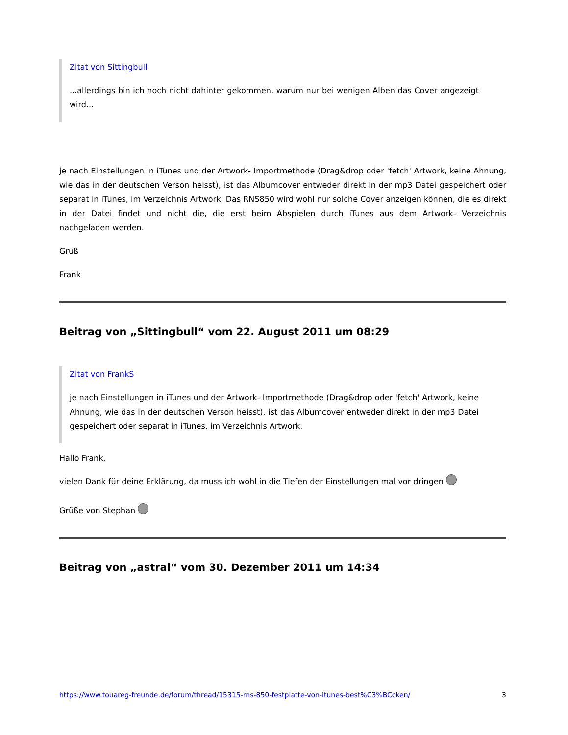Zitat von Sittingbull
...allerdings bin ich noch nicht dahinter gekommen, warum nur bei wenigen Alben das Cover angezeigt wird...
je nach Einstellungen in iTunes und der Artwork- Importmethode (Drag&drop oder 'fetch' Artwork, keine Ahnung, wie das in der deutschen Verson heisst), ist das Albumcover entweder direkt in der mp3 Datei gespeichert oder separat in iTunes, im Verzeichnis Artwork. Das RNS850 wird wohl nur solche Cover anzeigen können, die es direkt in der Datei findet und nicht die, die erst beim Abspielen durch iTunes aus dem Artwork- Verzeichnis nachgeladen werden.
Gruß
Frank
Beitrag von „Sittingbull“ vom 22. August 2011 um 08:29
Zitat von FrankS
je nach Einstellungen in iTunes und der Artwork- Importmethode (Drag&drop oder 'fetch' Artwork, keine Ahnung, wie das in der deutschen Verson heisst), ist das Albumcover entweder direkt in der mp3 Datei gespeichert oder separat in iTunes, im Verzeichnis Artwork.
Hallo Frank,
vielen Dank für deine Erklärung, da muss ich wohl in die Tiefen der Einstellungen mal vor dringen
Grüße von Stephan
Beitrag von „astral“ vom 30. Dezember 2011 um 14:34
https://www.touareg-freunde.de/forum/thread/15315-rns-850-festplatte-von-itunes-best%C3%BCcken/ 3